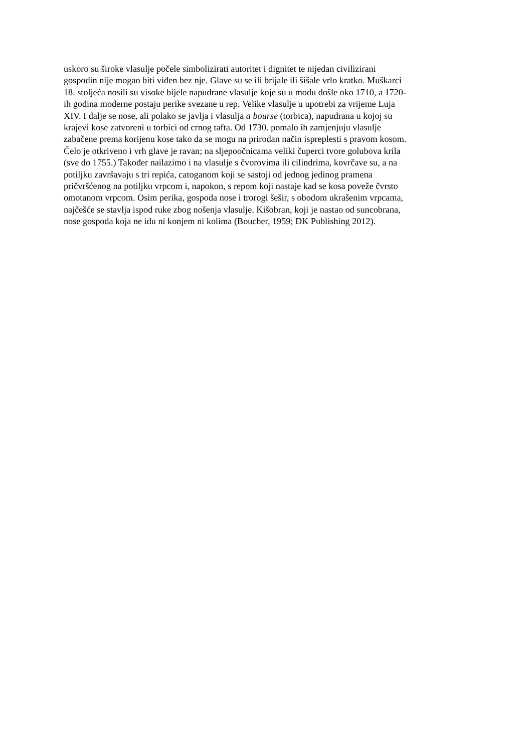uskoro su široke vlasulje počele simbolizirati autoritet i dignitet te nijedan civilizirani
gospodin nije mogao biti viđen bez nje. Glave su se ili brijale ili šišale vrlo kratko. Muškarci
18. stoljeća nosili su visoke bijele napudrane vlasulje koje su u modu došle oko 1710, a 1720-
ih godina moderne postaju perike svezane u rep. Velike vlasulje u upotrebi za vrijeme Luja
XIV. I dalje se nose, ali polako se javlja i vlasulja a bourse (torbica), napudrana u kojoj su
krajevi kose zatvoreni u torbici od crnog tafta. Od 1730. pomalo ih zamjenjuju vlasulje
zabačene prema korijenu kose tako da se mogu na prirodan način ispreplesti s pravom kosom.
Čelo je otkriveno i vrh glave je ravan; na sljepoočnicama veliki čuperci tvore golubova krila
(sve do 1755.) Također nailazimo i na vlasulje s čvorovima ili cilindrima, kovrčave su, a na
potiljku završavaju s tri repića, catoganom koji se sastoji od jednog jedinog pramena
pričvršćenog na potiljku vrpcom i, napokon, s repom koji nastaje kad se kosa poveže čvrsto
omotanom vrpcom. Osim perika, gospoda nose i trorogi šešir, s obodom ukrašenim vrpcama,
najčešće se stavlja ispod ruke zbog nošenja vlasulje. Kišobran, koji je nastao od suncobrana,
nose gospoda koja ne idu ni konjem ni kolima (Boucher, 1959; DK Publishing 2012).